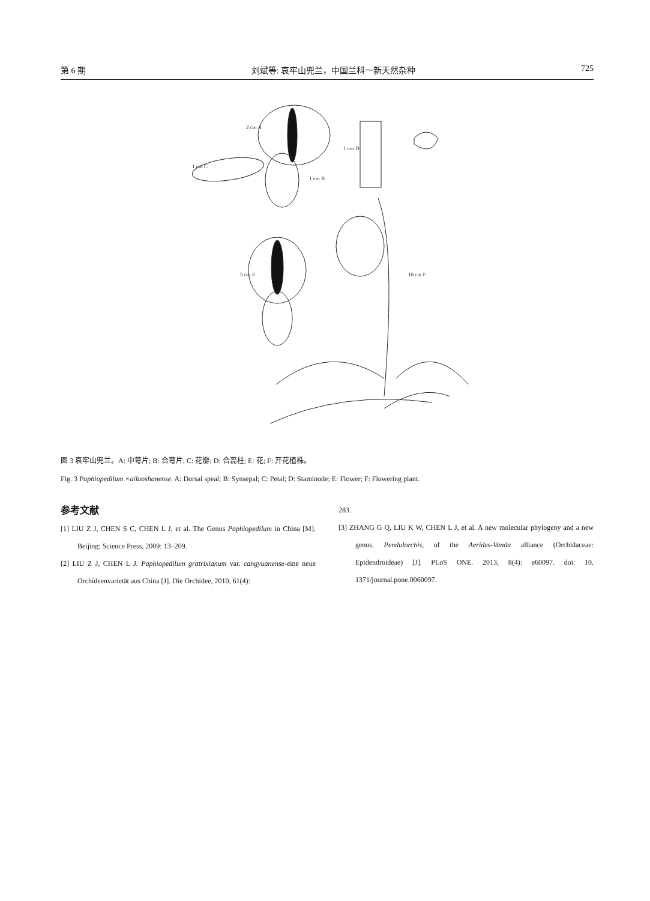第 6 期 刘斌等: 哀牢山兜兰，中国兰科一新天然杂种 725
2 cm A
1 cm C
1 cm B
1 cm D
5 cm E
10 cm F
图 3 哀牢山兜兰。A: 中萼片; B: 合萼片; C: 花瓣; D: 合蕊柱; E: 花; F: 开花植株。
Fig. 3 Paphiopedilum ×ailaoshanense. A: Dorsal speal; B: Synsepal; C: Petal; D: Staminode; E: Flower; F: Flowering plant.
参考文献
[1] LIU Z J, CHEN S C, CHEN L J, et al. The Genus Paphiopedilum in China [M]. Beijing: Science Press, 2009: 13–209.
[2] LIU Z J, CHEN L J. Paphiopedilum gratrixianum var. cangyuanense-eine neue Orchideenvarietät aus China [J]. Die Orchidee, 2010, 61(4):
283.
[3] ZHANG G Q, LIU K W, CHEN L J, et al. A new molecular phylogeny and a new genus, Pendulorchis, of the Aerides-Vanda alliance (Orchidaceae: Epidendroideae) [J]. PLoS ONE. 2013, 8(4): e60097. doi: 10. 1371/journal.pone.0060097.